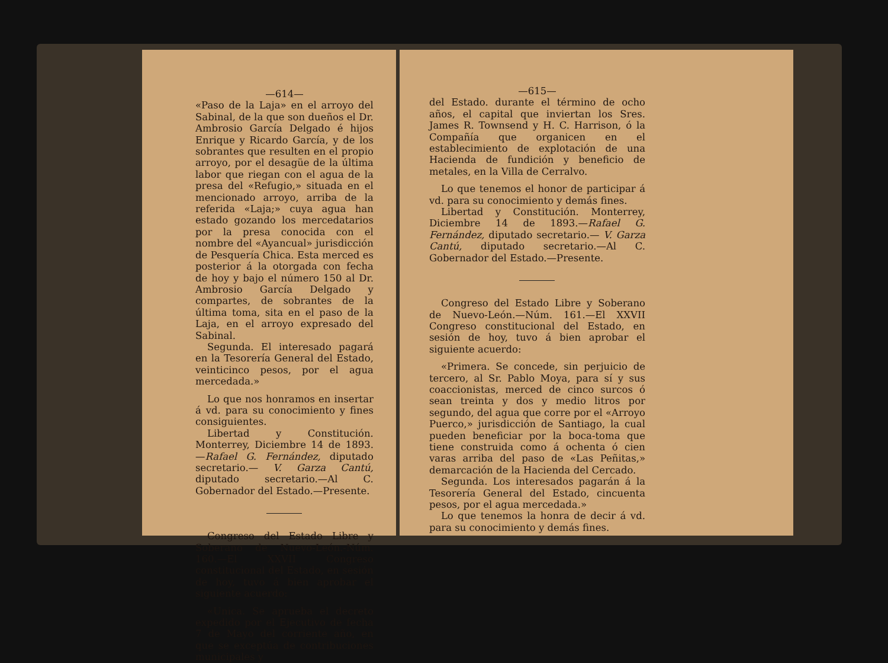—614—
«Paso de la Laja» en el arroyo del Sabinal, de la que son dueños el Dr. Ambrosio García Delgado é hijos Enrique y Ricardo García, y de los sobrantes que resulten en el propio arroyo, por el desagüe de la última labor que riegan con el agua de la presa del «Refugio,» situada en el mencionado arroyo, arriba de la referida «Laja;» cuya agua han estado gozando los mercedatarios por la presa conocida con el nombre del «Ayancual» jurisdicción de Pesquería Chica. Esta merced es posterior á la otorgada con fecha de hoy y bajo el número 150 al Dr. Ambrosio García Delgado y compartes, de sobrantes de la última toma, sita en el paso de la Laja, en el arroyo expresado del Sabinal.
Segunda. El interesado pagará en la Tesorería General del Estado, veinticinco pesos, por el agua mercedada.»
Lo que nos honramos en insertar á vd. para su conocimiento y fines consiguientes.
Libertad y Constitución. Monterrey, Diciembre 14 de 1893.—Rafael G. Fernández, diputado secretario.— V. Garza Cantú, diputado secretario.—Al C. Gobernador del Estado.—Presente.
Congreso del Estado Libre y Soberano de Nuevo-León.-Núm. 160.—El XXVII Congreso constitucional del Estado, en sesión de hoy, tuvo á bien aprobar el siguiente acuerdo:
«Unica. Se aprueba el decreto expedido por el Ejecutivo de fecha 7 de Mayo del corriente año, en que se exceptúa de contribuciones municipales y
—615—
del Estado. durante el término de ocho años, el capital que inviertan los Sres. James R. Townsend y H. C. Harrison, ó la Compañía que organicen en el establecimiento de explotación de una Hacienda de fundición y beneficio de metales, en la Villa de Cerralvo.
Lo que tenemos el honor de participar á vd. para su conocimiento y demás fines.
Libertad y Constitución. Monterrey, Diciembre 14 de 1893.—Rafael G. Fernández, diputado secretario.— V. Garza Cantú, diputado secretario.—Al C. Gobernador del Estado.—Presente.
Congreso del Estado Libre y Soberano de Nuevo-León.—Núm. 161.—El XXVII Congreso constitucional del Estado, en sesión de hoy, tuvo á bien aprobar el siguiente acuerdo:
«Primera. Se concede, sin perjuicio de tercero, al Sr. Pablo Moya, para sí y sus coaccionistas, merced de cinco surcos ó sean treinta y dos y medio litros por segundo, del agua que corre por el «Arroyo Puerco,» jurisdicción de Santiago, la cual pueden beneficiar por la boca-toma que tiene construida como á ochenta ó cien varas arriba del paso de «Las Peñitas,» demarcación de la Hacienda del Cercado.
Segunda. Los interesados pagarán á la Tesorería General del Estado, cincuenta pesos, por el agua mercedada.»
Lo que tenemos la honra de decir á vd. para su conocimiento y demás fines.